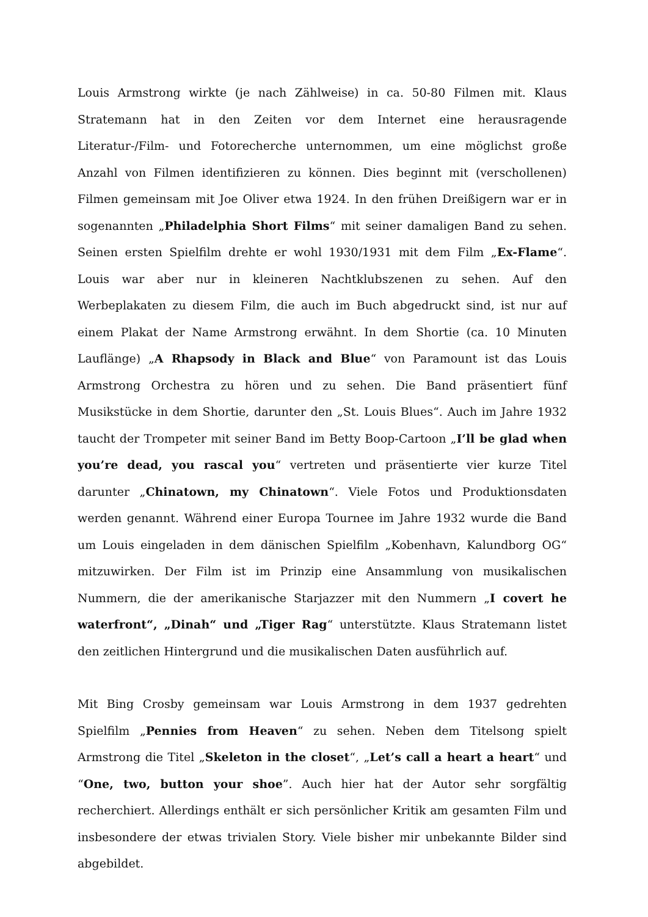Louis Armstrong wirkte (je nach Zählweise) in ca. 50-80 Filmen mit. Klaus Stratemann hat in den Zeiten vor dem Internet eine herausragende Literatur-/Film- und Fotorecherche unternommen, um eine möglichst große Anzahl von Filmen identifizieren zu können. Dies beginnt mit (verschollenen) Filmen gemeinsam mit Joe Oliver etwa 1924. In den frühen Dreißigern war er in sogenannten „Philadelphia Short Films“ mit seiner damaligen Band zu sehen. Seinen ersten Spielfilm drehte er wohl 1930/1931 mit dem Film „Ex-Flame“. Louis war aber nur in kleineren Nachtklubszenen zu sehen. Auf den Werbeplakaten zu diesem Film, die auch im Buch abgedruckt sind, ist nur auf einem Plakat der Name Armstrong erwähnt. In dem Shortie (ca. 10 Minuten Lauflänge) „A Rhapsody in Black and Blue“ von Paramount ist das Louis Armstrong Orchestra zu hören und zu sehen. Die Band präsentiert fünf Musikstücke in dem Shortie, darunter den „St. Louis Blues“. Auch im Jahre 1932 taucht der Trompeter mit seiner Band im Betty Boop-Cartoon „I’ll be glad when you’re dead, you rascal you“ vertreten und präsentierte vier kurze Titel darunter „Chinatown, my Chinatown“. Viele Fotos und Produktionsdaten werden genannt. Während einer Europa Tournee im Jahre 1932 wurde die Band um Louis eingeladen in dem dänischen Spielfilm „Kobenhavn, Kalundborg OG“ mitzuwirken. Der Film ist im Prinzip eine Ansammlung von musikalischen Nummern, die der amerikanische Starjazzer mit den Nummern „I covert he waterfront“, „Dinah“ und „Tiger Rag“ unterstützte. Klaus Stratemann listet den zeitlichen Hintergrund und die musikalischen Daten ausführlich auf.
Mit Bing Crosby gemeinsam war Louis Armstrong in dem 1937 gedrehten Spielfilm „Pennies from Heaven“ zu sehen. Neben dem Titelsong spielt Armstrong die Titel „Skeleton in the closet“, „Let’s call a heart a heart“ und “One, two, button your shoe”. Auch hier hat der Autor sehr sorgfältig recherchiert. Allerdings enthält er sich persönlicher Kritik am gesamten Film und insbesondere der etwas trivialen Story. Viele bisher mir unbekannte Bilder sind abgebildet.